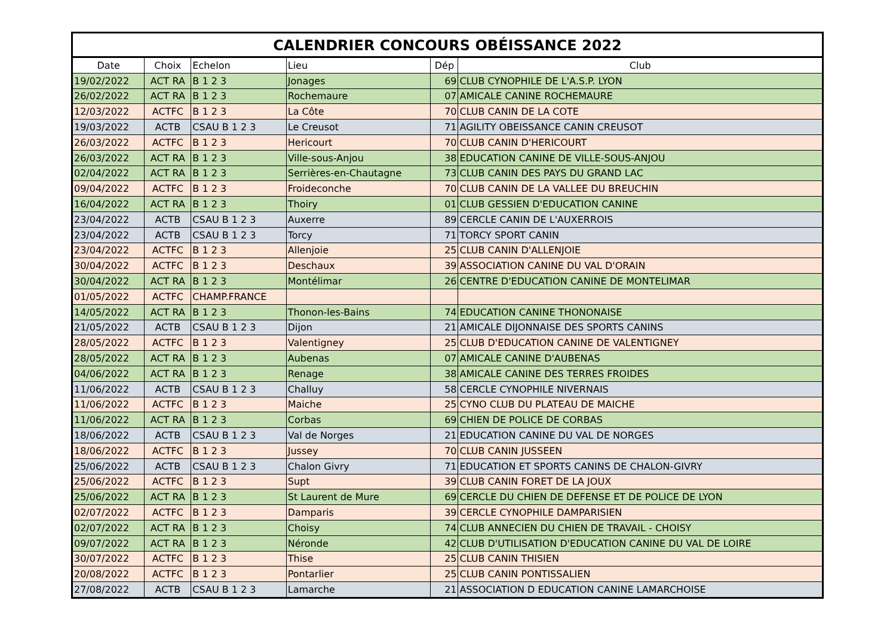CALENDRIER CONCOURS OBÉISSANCE 2022
| Date | Choix | Echelon | Lieu | Dép | Club |
| --- | --- | --- | --- | --- | --- |
| 19/02/2022 | ACT RA | B 1 2 3 | Jonages | 69 | CLUB CYNOPHILE DE L'A.S.P. LYON |
| 26/02/2022 | ACT RA | B 1 2 3 | Rochemaure | 07 | AMICALE CANINE ROCHEMAURE |
| 12/03/2022 | ACTFC | B 1 2 3 | La Côte | 70 | CLUB CANIN DE LA COTE |
| 19/03/2022 | ACTB | CSAU B 1 2 3 | Le Creusot | 71 | AGILITY OBEISSANCE CANIN CREUSOT |
| 26/03/2022 | ACTFC | B 1 2 3 | Hericourt | 70 | CLUB CANIN D'HERICOURT |
| 26/03/2022 | ACT RA | B 1 2 3 | Ville-sous-Anjou | 38 | EDUCATION CANINE DE VILLE-SOUS-ANJOU |
| 02/04/2022 | ACT RA | B 1 2 3 | Serrières-en-Chautagne | 73 | CLUB CANIN DES PAYS DU GRAND LAC |
| 09/04/2022 | ACTFC | B 1 2 3 | Froideconche | 70 | CLUB CANIN DE LA VALLEE DU BREUCHIN |
| 16/04/2022 | ACT RA | B 1 2 3 | Thoiry | 01 | CLUB GESSIEN D'EDUCATION CANINE |
| 23/04/2022 | ACTB | CSAU B 1 2 3 | Auxerre | 89 | CERCLE CANIN DE L'AUXERROIS |
| 23/04/2022 | ACTB | CSAU B 1 2 3 | Torcy | 71 | TORCY SPORT CANIN |
| 23/04/2022 | ACTFC | B 1 2 3 | Allenjoie | 25 | CLUB CANIN D'ALLENJOIE |
| 30/04/2022 | ACTFC | B 1 2 3 | Deschaux | 39 | ASSOCIATION CANINE DU VAL D'ORAIN |
| 30/04/2022 | ACT RA | B 1 2 3 | Montélimar | 26 | CENTRE D'EDUCATION CANINE DE MONTELIMAR |
| 01/05/2022 | ACTFC | CHAMP.FRANCE | | | |
| 14/05/2022 | ACT RA | B 1 2 3 | Thonon-les-Bains | 74 | EDUCATION CANINE THONONAISE |
| 21/05/2022 | ACTB | CSAU B 1 2 3 | Dijon | 21 | AMICALE DIJONNAISE DES SPORTS CANINS |
| 28/05/2022 | ACTFC | B 1 2 3 | Valentigney | 25 | CLUB D'EDUCATION CANINE DE VALENTIGNEY |
| 28/05/2022 | ACT RA | B 1 2 3 | Aubenas | 07 | AMICALE CANINE D'AUBENAS |
| 04/06/2022 | ACT RA | B 1 2 3 | Renage | 38 | AMICALE CANINE DES TERRES FROIDES |
| 11/06/2022 | ACTB | CSAU B 1 2 3 | Challuy | 58 | CERCLE CYNOPHILE NIVERNAIS |
| 11/06/2022 | ACTFC | B 1 2 3 | Maiche | 25 | CYNO CLUB DU PLATEAU DE MAICHE |
| 11/06/2022 | ACT RA | B 1 2 3 | Corbas | 69 | CHIEN DE POLICE DE CORBAS |
| 18/06/2022 | ACTB | CSAU B 1 2 3 | Val de Norges | 21 | EDUCATION CANINE DU VAL DE NORGES |
| 18/06/2022 | ACTFC | B 1 2 3 | Jussey | 70 | CLUB CANIN JUSSEEN |
| 25/06/2022 | ACTB | CSAU B 1 2 3 | Chalon Givry | 71 | EDUCATION ET SPORTS CANINS DE CHALON-GIVRY |
| 25/06/2022 | ACTFC | B 1 2 3 | Supt | 39 | CLUB CANIN FORET DE LA JOUX |
| 25/06/2022 | ACT RA | B 1 2 3 | St Laurent de Mure | 69 | CERCLE DU CHIEN DE DEFENSE ET DE POLICE DE LYON |
| 02/07/2022 | ACTFC | B 1 2 3 | Damparis | 39 | CERCLE CYNOPHILE DAMPARISIEN |
| 02/07/2022 | ACT RA | B 1 2 3 | Choisy | 74 | CLUB ANNECIEN DU CHIEN DE TRAVAIL - CHOISY |
| 09/07/2022 | ACT RA | B 1 2 3 | Néronde | 42 | CLUB D'UTILISATION D'EDUCATION CANINE DU VAL DE LOIRE |
| 30/07/2022 | ACTFC | B 1 2 3 | Thise | 25 | CLUB CANIN THISIEN |
| 20/08/2022 | ACTFC | B 1 2 3 | Pontarlier | 25 | CLUB CANIN PONTISSALIEN |
| 27/08/2022 | ACTB | CSAU B 1 2 3 | Lamarche | 21 | ASSOCIATION D EDUCATION CANINE LAMARCHOISE |